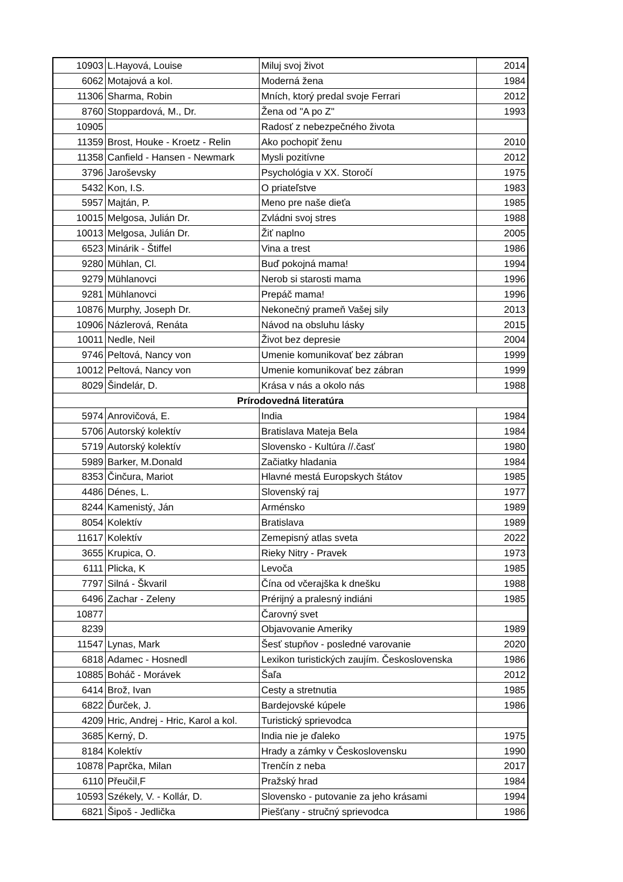| 10903 | L.Hayová, Louise | Miluj svoj život | 2014 |
| 6062 | Motajová a kol. | Moderná žena | 1984 |
| 11306 | Sharma, Robin | Mních, ktorý predal svoje Ferrari | 2012 |
| 8760 | Stoppardová, M., Dr. | Žena od "A po Z" | 1993 |
| 10905 | | Radosť z nebezpečného života | |
| 11359 | Brost, Houke - Kroetz - Relin | Ako pochopiť ženu | 2010 |
| 11358 | Canfield - Hansen - Newmark | Mysli pozitívne | 2012 |
| 3796 | Jaroševsky | Psychológia v XX. Storočí | 1975 |
| 5432 | Kon, I.S. | O priateľstve | 1983 |
| 5957 | Majtán, P. | Meno pre naše dieťa | 1985 |
| 10015 | Melgosa, Julián Dr. | Zvládni svoj stres | 1988 |
| 10013 | Melgosa, Julián Dr. | Žiť naplno | 2005 |
| 6523 | Minárik - Štiffel | Vina a trest | 1986 |
| 9280 | Mühlan, Cl. | Buď pokojná mama! | 1994 |
| 9279 | Mühlanovci | Nerob si starosti mama | 1996 |
| 9281 | Mühlanovci | Prepáč mama! | 1996 |
| 10876 | Murphy, Joseph Dr. | Nekonečný prameň Vašej sily | 2013 |
| 10906 | Názlerová, Renáta | Návod na obsluhu lásky | 2015 |
| 10011 | Nedle, Neil | Život bez depresie | 2004 |
| 9746 | Peltová, Nancy von | Umenie komunikovať bez zábran | 1999 |
| 10012 | Peltová, Nancy von | Umenie komunikovať bez zábran | 1999 |
| 8029 | Šindelár, D. | Krása v nás a okolo nás | 1988 |
| Prírodovedná literatúra | | | |
| 5974 | Anrovičová, E. | India | 1984 |
| 5706 | Autorský kolektív | Bratislava Mateja Bela | 1984 |
| 5719 | Autorský kolektív | Slovensko - Kultúra //.časť | 1980 |
| 5989 | Barker, M.Donald | Začiatky hladania | 1984 |
| 8353 | Činčura, Mariot | Hlavné mestá Europskych štátov | 1985 |
| 4486 | Dénes, L. | Slovenský raj | 1977 |
| 8244 | Kamenistý, Ján | Arménsko | 1989 |
| 8054 | Kolektív | Bratislava | 1989 |
| 11617 | Kolektív | Zemepisný atlas sveta | 2022 |
| 3655 | Krupica, O. | Rieky Nitry - Pravek | 1973 |
| 6111 | Plicka, K | Levoča | 1985 |
| 7797 | Silná - Škvaril | Čína od včerajška k dnešku | 1988 |
| 6496 | Zachar - Zeleny | Prérijný a pralesný indiáni | 1985 |
| 10877 | | Čarovný svet | |
| 8239 | | Objavovanie Ameriky | 1989 |
| 11547 | Lynas, Mark | Šesť stupňov - posledné varovanie | 2020 |
| 6818 | Adamec - Hosnedl | Lexikon turistických zaujím. Československa | 1986 |
| 10885 | Boháč - Morávek | Šaľa | 2012 |
| 6414 | Brož, Ivan | Cesty a stretnutia | 1985 |
| 6822 | Ďurček, J. | Bardejovské kúpele | 1986 |
| 4209 | Hric, Andrej - Hric, Karol a kol. | Turistický sprievodca | |
| 3685 | Kerný, D. | India nie je ďaleko | 1975 |
| 8184 | Kolektív | Hrady a zámky v Československu | 1990 |
| 10878 | Paprčka, Milan | Trenčín z neba | 2017 |
| 6110 | Přeučil,F | Pražský hrad | 1984 |
| 10593 | Székely, V. - Kollár, D. | Slovensko - putovanie za jeho krásami | 1994 |
| 6821 | Šipoš - Jedlička | Piešťany - stručný sprievodca | 1986 |